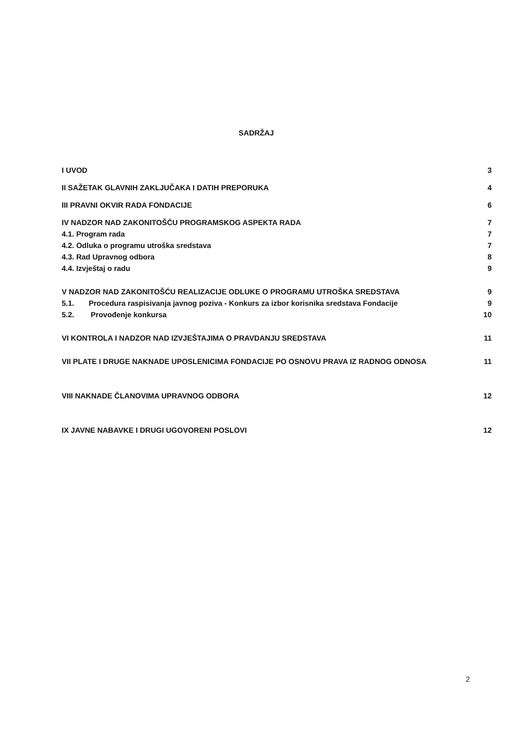SADRŽAJ
I UVOD 3
II SAŽETAK GLAVNIH ZAKLJUČAKA I DATIH PREPORUKA 4
III PRAVNI OKVIR RADA FONDACIJE 6
IV NADZOR NAD ZAKONITOŠĆU PROGRAMSKOG ASPEKTA RADA 7
4.1. Program rada 7
4.2. Odluka o programu utroška sredstava 7
4.3. Rad Upravnog odbora 8
4.4. Izvještaj o radu 9
V NADZOR NAD ZAKONITOŠĆU REALIZACIJE ODLUKE O PROGRAMU UTROŠKA SREDSTAVA 9
5.1. Procedura raspisivanja javnog poziva - Konkurs za izbor korisnika sredstava Fondacije 9
5.2. Provođenje konkursa 10
VI KONTROLA I NADZOR NAD IZVJEŠTAJIMA O PRAVDANJU SREDSTAVA 11
VII PLATE I DRUGE NAKNADE UPOSLENICIMA FONDACIJE PO OSNOVU PRAVA IZ RADNOG ODNOSA 11
VIII NAKNADE ČLANOVIMA UPRAVNOG ODBORA 12
IX JAVNE NABAVKE I DRUGI UGOVORENI POSLOVI 12
2